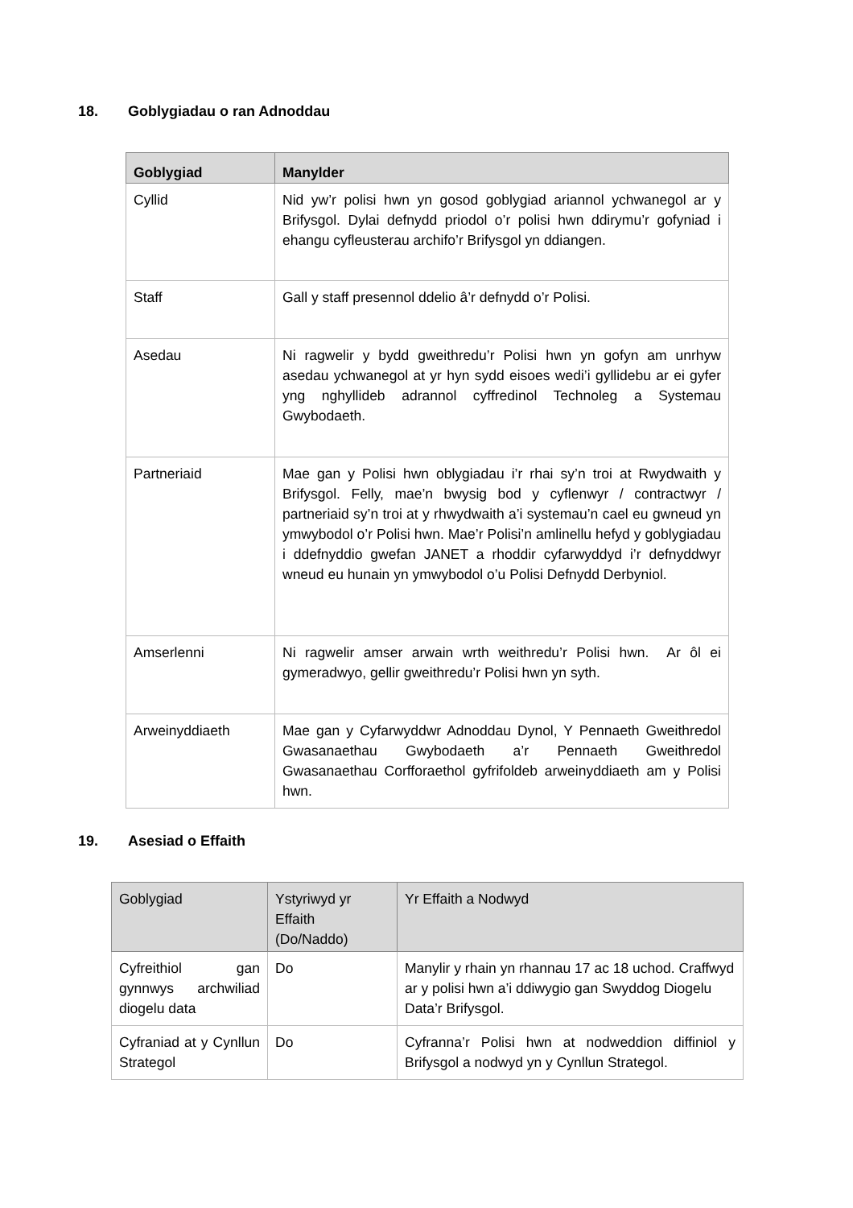18. Goblygiadau o ran Adnoddau
| Goblygiad | Manylder |
| --- | --- |
| Cyllid | Nid yw’r polisi hwn yn gosod goblygiad ariannol ychwanegol ar y Brifysgol. Dylai defnydd priodol o’r polisi hwn ddirymu’r gofyniad i ehangu cyfleusterau archifo’r Brifysgol yn ddiangen. |
| Staff | Gall y staff presennol ddelio â’r defnydd o’r Polisi. |
| Asedau | Ni ragwelir y bydd gweithredu’r Polisi hwn yn gofyn am unrhyw asedau ychwanegol at yr hyn sydd eisoes wedi’i gyllidebu ar ei gyfer yng nghyllideb adrannol cyffredinol Technoleg a Systemau Gwybodaeth. |
| Partneriaid | Mae gan y Polisi hwn oblygiadau i’r rhai sy’n troi at Rwydwaith y Brifysgol. Felly, mae’n bwysig bod y cyflenwyr / contractwyr / partneriaid sy’n troi at y rhwydwaith a’i systemau’n cael eu gwneud yn ymwybodol o’r Polisi hwn. Mae’r Polisi’n amlinellu hefyd y goblygiadau i ddefnyddio gwefan JANET a rhoddir cyfarwyddyd i’r defnyddwyr wneud eu hunain yn ymwybodol o’u Polisi Defnydd Derbyniol. |
| Amserlenni | Ni ragwelir amser arwain wrth weithredu’r Polisi hwn. Ar ôl ei gymeradwyo, gellir gweithredu’r Polisi hwn yn syth. |
| Arweinyddiaeth | Mae gan y Cyfarwyddwr Adnoddau Dynol, Y Pennaeth Gweithredol Gwasanaethau Gwybodaeth a’r Pennaeth Gweithredol Gwasanaethau Corfforaethol gyfrifoldeb arweinyddiaeth am y Polisi hwn. |
19. Asesiad o Effaith
| Goblygiad | Ystyriwyd yr Effaith (Do/Naddo) | Yr Effaith a Nodwyd |
| --- | --- | --- |
| Cyfreithiol gan gynnwys archwiliad diogelu data | Do | Manylir y rhain yn rhannau 17 ac 18 uchod. Craffwyd ar y polisi hwn a’i ddiwygio gan Swyddog Diogelu Data’r Brifysgol. |
| Cyfraniad at y Cynllun Strategol | Do | Cyfranna’r Polisi hwn at nodweddion diffiniol y Brifysgol a nodwyd yn y Cynllun Strategol. |